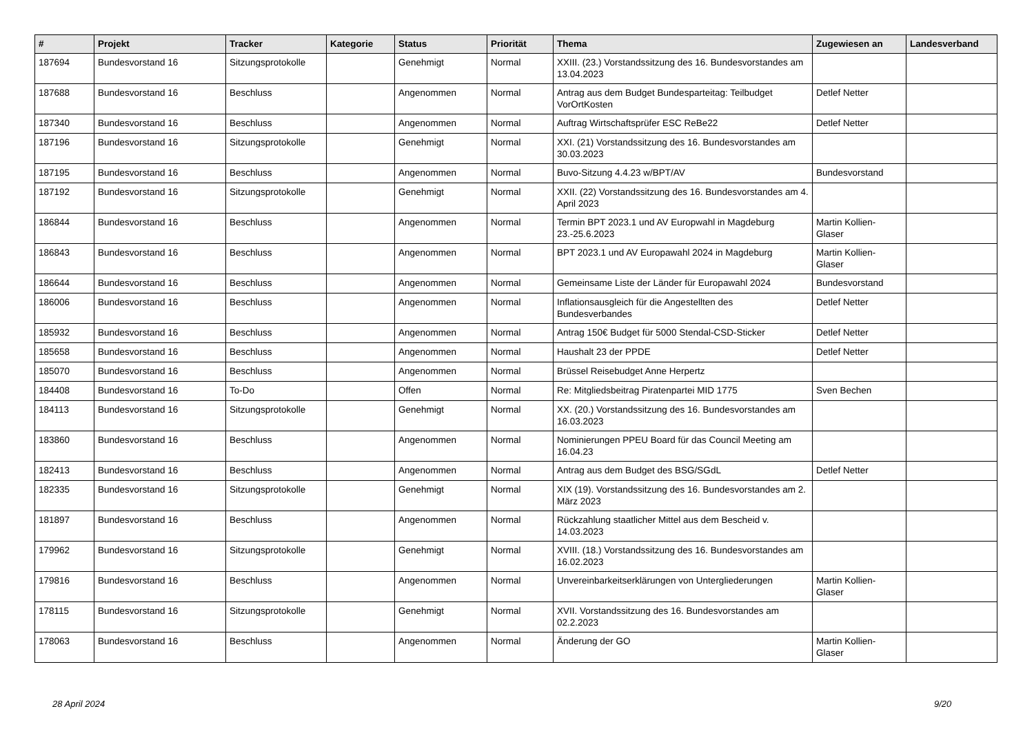| # | Projekt | Tracker | Kategorie | Status | Priorität | Thema | Zugewiesen an | Landesverband |
| --- | --- | --- | --- | --- | --- | --- | --- | --- |
| 187694 | Bundesvorstand 16 | Sitzungsprotokolle | | Genehmigt | Normal | XXIII. (23.) Vorstandssitzung des 16. Bundesvorstandes am 13.04.2023 | | |
| 187688 | Bundesvorstand 16 | Beschluss | | Angenommen | Normal | Antrag aus dem Budget Bundesparteitag: Teilbudget VorOrtKosten | Detlef Netter | |
| 187340 | Bundesvorstand 16 | Beschluss | | Angenommen | Normal | Auftrag Wirtschaftsprüfer ESC ReBe22 | Detlef Netter | |
| 187196 | Bundesvorstand 16 | Sitzungsprotokolle | | Genehmigt | Normal | XXI. (21) Vorstandssitzung des 16. Bundesvorstandes am 30.03.2023 | | |
| 187195 | Bundesvorstand 16 | Beschluss | | Angenommen | Normal | Buvo-Sitzung 4.4.23 w/BPT/AV | Bundesvorstand | |
| 187192 | Bundesvorstand 16 | Sitzungsprotokolle | | Genehmigt | Normal | XXII. (22) Vorstandssitzung des 16. Bundesvorstandes am 4. April 2023 | | |
| 186844 | Bundesvorstand 16 | Beschluss | | Angenommen | Normal | Termin BPT 2023.1 und AV Europwahl in Magdeburg 23.-25.6.2023 | Martin Kollien-Glaser | |
| 186843 | Bundesvorstand 16 | Beschluss | | Angenommen | Normal | BPT 2023.1 und AV Europawahl 2024 in Magdeburg | Martin Kollien-Glaser | |
| 186644 | Bundesvorstand 16 | Beschluss | | Angenommen | Normal | Gemeinsame Liste der Länder für Europawahl 2024 | Bundesvorstand | |
| 186006 | Bundesvorstand 16 | Beschluss | | Angenommen | Normal | Inflationsausgleich für die Angestellten des Bundesverbandes | Detlef Netter | |
| 185932 | Bundesvorstand 16 | Beschluss | | Angenommen | Normal | Antrag 150€ Budget für 5000 Stendal-CSD-Sticker | Detlef Netter | |
| 185658 | Bundesvorstand 16 | Beschluss | | Angenommen | Normal | Haushalt 23 der PPDE | Detlef Netter | |
| 185070 | Bundesvorstand 16 | Beschluss | | Angenommen | Normal | Brüssel Reisebudget Anne Herpertz | | |
| 184408 | Bundesvorstand 16 | To-Do | | Offen | Normal | Re: Mitgliedsbeitrag Piratenpartei MID 1775 | Sven Bechen | |
| 184113 | Bundesvorstand 16 | Sitzungsprotokolle | | Genehmigt | Normal | XX. (20.) Vorstandssitzung des 16. Bundesvorstandes am 16.03.2023 | | |
| 183860 | Bundesvorstand 16 | Beschluss | | Angenommen | Normal | Nominierungen PPEU Board für das Council Meeting am 16.04.23 | | |
| 182413 | Bundesvorstand 16 | Beschluss | | Angenommen | Normal | Antrag aus dem Budget des BSG/SGdL | Detlef Netter | |
| 182335 | Bundesvorstand 16 | Sitzungsprotokolle | | Genehmigt | Normal | XIX (19). Vorstandssitzung des 16. Bundesvorstandes am 2. März 2023 | | |
| 181897 | Bundesvorstand 16 | Beschluss | | Angenommen | Normal | Rückzahlung staatlicher Mittel aus dem Bescheid v. 14.03.2023 | | |
| 179962 | Bundesvorstand 16 | Sitzungsprotokolle | | Genehmigt | Normal | XVIII. (18.) Vorstandssitzung des 16. Bundesvorstandes am 16.02.2023 | | |
| 179816 | Bundesvorstand 16 | Beschluss | | Angenommen | Normal | Unvereinbarkeitserklärungen von Untergliederungen | Martin Kollien-Glaser | |
| 178115 | Bundesvorstand 16 | Sitzungsprotokolle | | Genehmigt | Normal | XVII. Vorstandssitzung des 16. Bundesvorstandes am 02.2.2023 | | |
| 178063 | Bundesvorstand 16 | Beschluss | | Angenommen | Normal | Änderung der GO | Martin Kollien-Glaser | |
28 April 2024 9/20